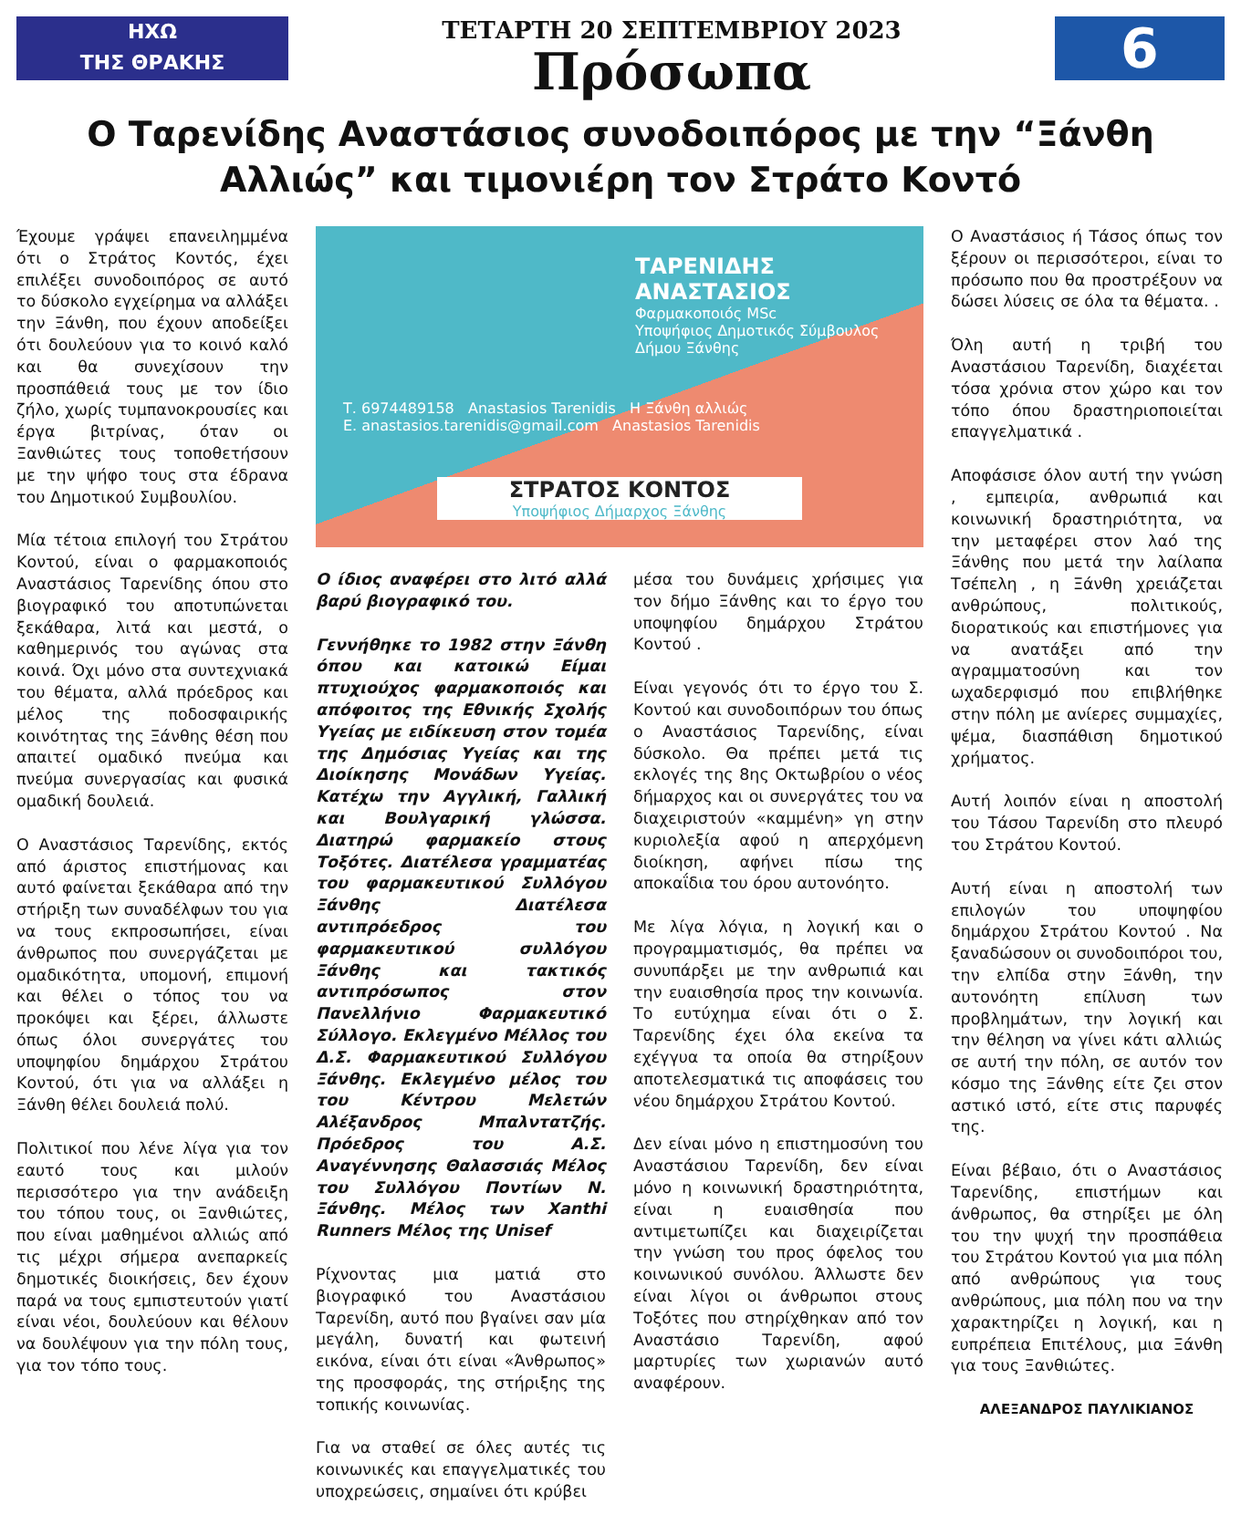ΗΧΩ
ΤΗΣ ΘΡΑΚΗΣ
ΤΕΤΑΡΤΗ 20 ΣΕΠΤΕΜΒΡΙΟΥ 2023
Πρόσωπα
6
Ο Ταρενίδης Αναστάσιος συνοδοιπόρος με την “Ξάνθη Αλλιώς” και τιμονιέρη τον Στράτο Κοντό
Έχουμε γράψει επανειλημμένα ότι ο Στράτος Κοντός, έχει επιλέξει συνοδοιπόρος σε αυτό το δύσκολο εγχείρημα να αλλάξει την Ξάνθη, που έχουν αποδείξει ότι δουλεύουν για το κοινό καλό και θα συνεχίσουν την προσπάθειά τους με τον ίδιο ζήλο, χωρίς τυμπανοκρουσίες και έργα βιτρίνας, όταν οι Ξανθιώτες τους τοποθετήσουν με την ψήφο τους στα έδρανα του Δημοτικού Συμβουλίου.
Μία τέτοια επιλογή του Στράτου Κοντού, είναι ο φαρμακοποιός Αναστάσιος Ταρενίδης όπου στο βιογραφικό του αποτυπώνεται ξεκάθαρα, λιτά και μεστά, ο καθημερινός του αγώνας στα κοινά. Όχι μόνο στα συντεχνιακά του θέματα, αλλά πρόεδρος και μέλος της ποδοσφαιρικής κοινότητας της Ξάνθης θέση που απαιτεί ομαδικό πνεύμα και πνεύμα συνεργασίας και φυσικά ομαδική δουλειά.
Ο Αναστάσιος Ταρενίδης, εκτός από άριστος επιστήμονας και αυτό φαίνεται ξεκάθαρα από την στήριξη των συναδέλφων του για να τους εκπροσωπήσει, είναι άνθρωπος που συνεργάζεται με ομαδικότητα, υπομονή, επιμονή και θέλει ο τόπος του να προκόψει και ξέρει, άλλωστε όπως όλοι συνεργάτες του υποψηφίου δημάρχου Στράτου Κοντού, ότι για να αλλάξει η Ξάνθη θέλει δουλειά πολύ.
Πολιτικοί που λένε λίγα για τον εαυτό τους και μιλούν περισσότερο για την ανάδειξη του τόπου τους, οι Ξανθιώτες, που είναι μαθημένοι αλλιώς από τις μέχρι σήμερα ανεπαρκείς δημοτικές διοικήσεις, δεν έχουν παρά να τους εμπιστευτούν γιατί είναι νέοι, δουλεύουν και θέλουν να δουλέψουν για την πόλη τους, για τον τόπο τους.
ΤΑΡΕΝΙΔΗΣ
ΑΝΑΣΤΑΣΙΟΣ
Φαρμακοποιός MSc
Υποψήφιος Δημοτικός Σύμβουλος Δήμου Ξάνθης
Τ. 6974489158 Anastasios Tarenidis Η Ξάνθη αλλιώς
E. anastasios.tarenidis@gmail.com Anastasios Tarenidis
ΣΤΡΑΤΟΣ ΚΟΝΤΟΣ
Υποψήφιος Δήμαρχος Ξάνθης
Ο ίδιος αναφέρει στο λιτό αλλά βαρύ βιογραφικό του.
Γεννήθηκε το 1982 στην Ξάνθη όπου και κατοικώ Είμαι πτυχιούχος φαρμακοποιός και απόφοιτος της Εθνικής Σχολής Υγείας με ειδίκευση στον τομέα της Δημόσιας Υγείας και της Διοίκησης Μονάδων Υγείας. Κατέχω την Αγγλική, Γαλλική και Βουλγαρική γλώσσα. Διατηρώ φαρμακείο στους Τοξότες. Διατέλεσα γραμματέας του φαρμακευτικού Συλλόγου Ξάνθης Διατέλεσα αντιπρόεδρος του φαρμακευτικού συλλόγου Ξάνθης και τακτικός αντιπρόσωπος στον Πανελλήνιο Φαρμακευτικό Σύλλογο. Εκλεγμένο Μέλλος του Δ.Σ. Φαρμακευτικού Συλλόγου Ξάνθης. Εκλεγμένο μέλος του του Κέντρου Μελετών Αλέξανδρος Μπαλντατζής. Πρόεδρος του Α.Σ. Αναγέννησης Θαλασσιάς Μέλος του Συλλόγου Ποντίων Ν. Ξάνθης. Μέλος των Xanthi Runners Μέλος της Unisef
Ρίχνοντας μια ματιά στο βιογραφικό του Αναστάσιου Ταρενίδη, αυτό που βγαίνει σαν μία μεγάλη, δυνατή και φωτεινή εικόνα, είναι ότι είναι «Άνθρωπος» της προσφοράς, της στήριξης της τοπικής κοινωνίας.
Για να σταθεί σε όλες αυτές τις κοινωνικές και επαγγελματικές του υποχρεώσεις, σημαίνει ότι κρύβει
μέσα του δυνάμεις χρήσιμες για τον δήμο Ξάνθης και το έργο του υποψηφίου δημάρχου Στράτου Κοντού .
Είναι γεγονός ότι το έργο του Σ. Κοντού και συνοδοιπόρων του όπως ο Αναστάσιος Ταρενίδης, είναι δύσκολο. Θα πρέπει μετά τις εκλογές της 8ης Οκτωβρίου ο νέος δήμαρχος και οι συνεργάτες του να διαχειριστούν «καμμένη» γη στην κυριολεξία αφού η απερχόμενη διοίκηση, αφήνει πίσω της αποκαΐδια του όρου αυτονόητο.
Με λίγα λόγια, η λογική και ο προγραμματισμός, θα πρέπει να συνυπάρξει με την ανθρωπιά και την ευαισθησία προς την κοινωνία. Το ευτύχημα είναι ότι ο Σ. Ταρενίδης έχει όλα εκείνα τα εχέγγυα τα οποία θα στηρίξουν αποτελεσματικά τις αποφάσεις του νέου δημάρχου Στράτου Κοντού.
Δεν είναι μόνο η επιστημοσύνη του Αναστάσιου Ταρενίδη, δεν είναι μόνο η κοινωνική δραστηριότητα, είναι η ευαισθησία που αντιμετωπίζει και διαχειρίζεται την γνώση του προς όφελος του κοινωνικού συνόλου. Άλλωστε δεν είναι λίγοι οι άνθρωποι στους Τοξότες που στηρίχθηκαν από τον Αναστάσιο Ταρενίδη, αφού μαρτυρίες των χωριανών αυτό αναφέρουν.
Ο Αναστάσιος ή Τάσος όπως τον ξέρουν οι περισσότεροι, είναι το πρόσωπο που θα προστρέξουν να δώσει λύσεις σε όλα τα θέματα. .
Όλη αυτή η τριβή του Αναστάσιου Ταρενίδη, διαχέεται τόσα χρόνια στον χώρο και τον τόπο όπου δραστηριοποιείται επαγγελματικά .
Αποφάσισε όλον αυτή την γνώση , εμπειρία, ανθρωπιά και κοινωνική δραστηριότητα, να την μεταφέρει στον λαό της Ξάνθης που μετά την λαίλαπα Τσέπελη , η Ξάνθη χρειάζεται ανθρώπους, πολιτικούς, διορατικούς και επιστήμονες για να ανατάξει από την αγραμματοσύνη και τον ωχαδερφισμό που επιβλήθηκε στην πόλη με ανίερες συμμαχίες, ψέμα, διασπάθιση δημοτικού χρήματος.
Αυτή λοιπόν είναι η αποστολή του Τάσου Ταρενίδη στο πλευρό του Στράτου Κοντού.
Αυτή είναι η αποστολή των επιλογών του υποψηφίου δημάρχου Στράτου Κοντού . Να ξαναδώσουν οι συνοδοιπόροι του, την ελπίδα στην Ξάνθη, την αυτονόητη επίλυση των προβλημάτων, την λογική και την θέληση να γίνει κάτι αλλιώς σε αυτή την πόλη, σε αυτόν τον κόσμο της Ξάνθης είτε ζει στον αστικό ιστό, είτε στις παρυφές της.
Είναι βέβαιο, ότι ο Αναστάσιος Ταρενίδης, επιστήμων και άνθρωπος, θα στηρίξει με όλη του την ψυχή την προσπάθεια του Στράτου Κοντού για μια πόλη από ανθρώπους για τους ανθρώπους, μια πόλη που να την χαρακτηρίζει η λογική, και η ευπρέπεια Επιτέλους, μια Ξάνθη για τους Ξανθιώτες.
ΑΛΕΞΑΝΔΡΟΣ ΠΑΥΛΙΚΙΑΝΟΣ